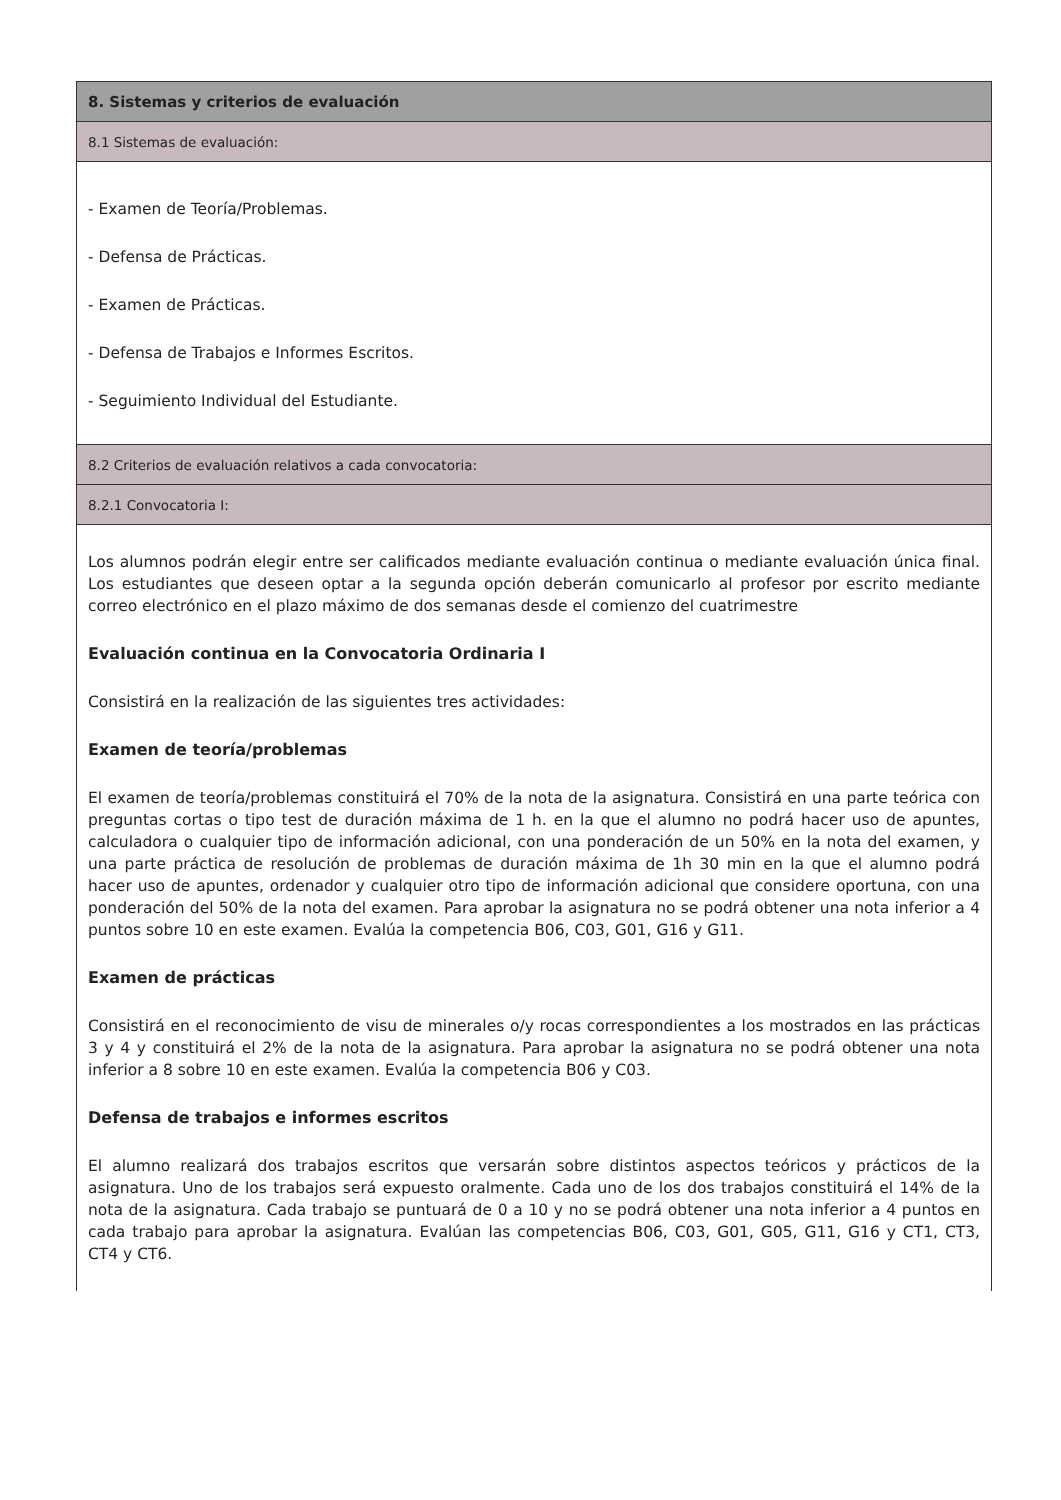| 8. Sistemas y criterios de evaluación |
| 8.1 Sistemas de evaluación: |
| - Examen de Teoría/Problemas. - Defensa de Prácticas. - Examen de Prácticas. - Defensa de Trabajos e Informes Escritos. - Seguimiento Individual del Estudiante. |
| 8.2 Criterios de evaluación relativos a cada convocatoria: |
| 8.2.1 Convocatoria I: |
| Los alumnos podrán elegir entre ser calificados mediante evaluación continua o mediante evaluación única final. Los estudiantes que deseen optar a la segunda opción deberán comunicarlo al profesor por escrito mediante correo electrónico en el plazo máximo de dos semanas desde el comienzo del cuatrimestre Evaluación continua en la Convocatoria Ordinaria I Consistirá en la realización de las siguientes tres actividades: Examen de teoría/problemas El examen de teoría/problemas constituirá el 70% de la nota de la asignatura. Consistirá en una parte teórica con preguntas cortas o tipo test de duración máxima de 1 h. en la que el alumno no podrá hacer uso de apuntes, calculadora o cualquier tipo de información adicional, con una ponderación de un 50% en la nota del examen, y una parte práctica de resolución de problemas de duración máxima de 1h 30 min en la que el alumno podrá hacer uso de apuntes, ordenador y cualquier otro tipo de información adicional que considere oportuna, con una ponderación del 50% de la nota del examen. Para aprobar la asignatura no se podrá obtener una nota inferior a 4 puntos sobre 10 en este examen. Evalúa la competencia B06, C03, G01, G16 y G11. Examen de prácticas Consistirá en el reconocimiento de visu de minerales o/y rocas correspondientes a los mostrados en las prácticas 3 y 4 y constituirá el 2% de la nota de la asignatura. Para aprobar la asignatura no se podrá obtener una nota inferior a 8 sobre 10 en este examen. Evalúa la competencia B06 y C03. Defensa de trabajos e informes escritos El alumno realizará dos trabajos escritos que versarán sobre distintos aspectos teóricos y prácticos de la asignatura. Uno de los trabajos será expuesto oralmente. Cada uno de los dos trabajos constituirá el 14% de la nota de la asignatura. Cada trabajo se puntuará de 0 a 10 y no se podrá obtener una nota inferior a 4 puntos en cada trabajo para aprobar la asignatura. Evalúan las competencias B06, C03, G01, G05, G11, G16 y CT1, CT3, CT4 y CT6. |